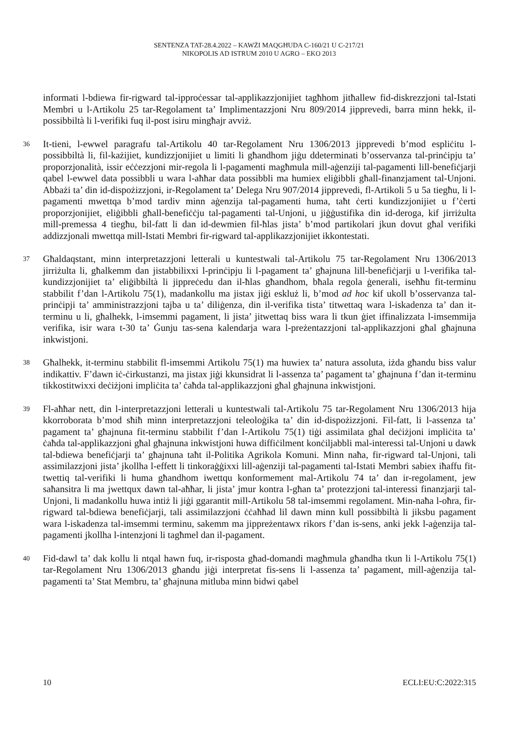SENTENZA TAT-28.4.2022 – KAWŻI MAQGĦUDA C-160/21 U C-217/21
NIKOPOLIS AD ISTRUM 2010 U AGRO – EKO 2013
informati l-bdiewa fir-rigward tal-ipproċessar tal-applikazzjonijiet tagħhom jitħallew fid-diskrezzjoni tal-Istati Membri u l-Artikolu 25 tar-Regolament ta’ Implimentazzjoni Nru 809/2014 jipprevedi, barra minn hekk, il-possibbiltà li l-verifiki fuq il-post isiru mingħajr avviż.
36
It-tieni, l-ewwel paragrafu tal-Artikolu 40 tar-Regolament Nru 1306/2013 jipprevedi b’mod espliċitu l-possibbiltà li, fil-każijiet, kundizzjonijiet u limiti li għandhom jiġu ddeterminati b’osservanza tal-prinċipju ta’ proporzjonalità, issir eċċezzjoni mir-regola li l-pagamenti magħmula mill-aġenziji tal-pagamenti lill-benefiċjarji qabel l-ewwel data possibbli u wara l-aħħar data possibbli ma humiex eliġibbli għall-finanzjament tal-Unjoni. Abbażi ta’ din id-dispożizzjoni, ir-Regolament ta’ Delega Nru 907/2014 jipprevedi, fl-Artikoli 5 u 5a tiegħu, li l-pagamenti mwettqa b’mod tardiv minn aġenzija tal-pagamenti huma, taħt ċerti kundizzjonijiet u f’ċerti proporzjonijiet, eliġibbli għall-benefiċċju tal-pagamenti tal-Unjoni, u jiġġustifika din id-deroga, kif jirriżulta mill-premessa 4 tiegħu, bil-fatt li dan id-dewmien fil-ħlas jista’ b’mod partikolari jkun dovut għal verifiki addizzjonali mwettqa mill-Istati Membri fir-rigward tal-applikazzjonijiet ikkontestati.
37
Għaldaqstant, minn interpretazzjoni letterali u kuntestwali tal-Artikolu 75 tar-Regolament Nru 1306/2013 jirriżulta li, għalkemm dan jistabbilixxi l-prinċipju li l-pagament ta’ għajnuna lill-benefiċjarji u l-verifika tal-kundizzjonijiet ta’ eliġibbiltà li jippreċedu dan il-ħlas għandhom, bħala regola ġenerali, iseħħu fit-terminu stabbilit f’dan l-Artikolu 75(1), madankollu ma jistax jiġi eskluż li, b’mod ad hoc kif ukoll b’osservanza tal-prinċipji ta’ amministrazzjoni tajba u ta’ diliġenza, din il-verifika tista’ titwettaq wara l-iskadenza ta’ dan it-terminu u li, għalhekk, l-imsemmi pagament, li jista’ jitwettaq biss wara li tkun ġiet iffinalizzata l-imsemmija verifika, isir wara t-30 ta’ Ġunju tas-sena kalendarja wara l-preżentazzjoni tal-applikazzjoni għal għajnuna inkwistjoni.
38
Għalhekk, it-terminu stabbilit fl-imsemmi Artikolu 75(1) ma huwiex ta’ natura assoluta, iżda għandu biss valur indikattiv. F’dawn iċ-ċirkustanzi, ma jistax jiġi kkunsidrat li l-assenza ta’ pagament ta’ għajnuna f’dan it-terminu tikkostitwixxi deċiżjoni impliċita ta’ ċaħda tal-applikazzjoni għal għajnuna inkwistjoni.
39
Fl-aħħar nett, din l-interpretazzjoni letterali u kuntestwali tal-Artikolu 75 tar-Regolament Nru 1306/2013 hija kkorroborata b’mod sħiħ minn interpretazzjoni teleoloġika ta’ din id-dispożizzjoni. Fil-fatt, li l-assenza ta’ pagament ta’ għajnuna fit-terminu stabbilit f’dan l-Artikolu 75(1) tiġi assimilata għal deċiżjoni impliċita ta’ ċaħda tal-applikazzjoni għal għajnuna inkwistjoni huwa diffiċilment konċiljabbli mal-interessi tal-Unjoni u dawk tal-bdiewa benefiċjarji ta’ għajnuna taħt il-Politika Agrikola Komuni. Minn naħa, fir-rigward tal-Unjoni, tali assimilazzjoni jista’ jkollha l-effett li tinkoraġġixxi lill-aġenziji tal-pagamenti tal-Istati Membri sabiex iħaffu fit-twettiq tal-verifiki li huma għandhom iwettqu konformement mal-Artikolu 74 ta’ dan ir-regolament, jew saħansitra li ma jwettqux dawn tal-aħħar, li jista’ jmur kontra l-għan ta’ protezzjoni tal-interessi finanzjarji tal-Unjoni, li madankollu huwa intiż li jiġi ggarantit mill-Artikolu 58 tal-imsemmi regolament. Min-naħa l-oħra, fir-rigward tal-bdiewa benefiċjarji, tali assimilazzjoni ċċaħħad lil dawn minn kull possibbiltà li jiksbu pagament wara l-iskadenza tal-imsemmi terminu, sakemm ma jippreżentawx rikors f’dan is-sens, anki jekk l-aġenzija tal-pagamenti jkollha l-intenzjoni li tagħmel dan il-pagament.
40
Fid-dawl ta’ dak kollu li ntqal hawn fuq, ir-risposta għad-domandi magħmula għandha tkun li l-Artikolu 75(1) tar-Regolament Nru 1306/2013 għandu jiġi interpretat fis-sens li l-assenza ta’ pagament, mill-aġenzija tal-pagamenti ta’ Stat Membru, ta’ għajnuna mitluba minn bidwi qabel
10 ECLI:EU:C:2022:315